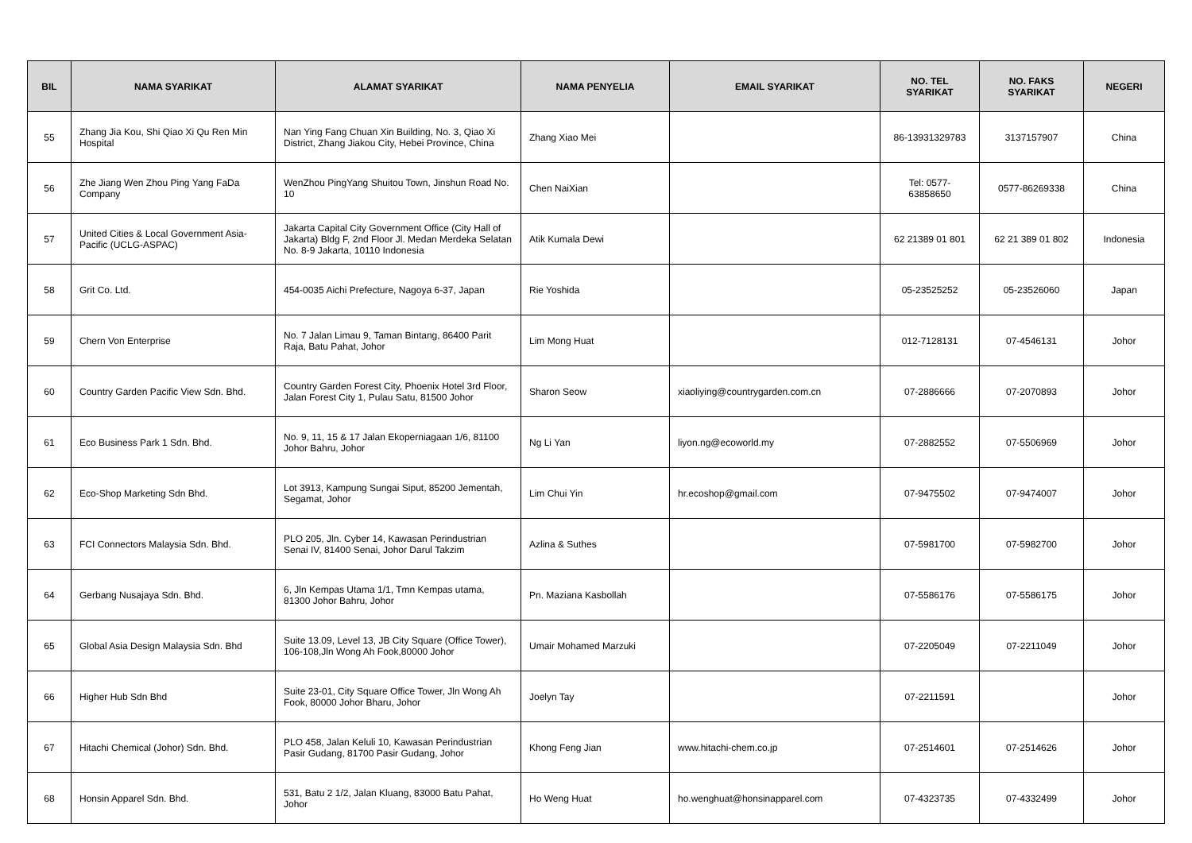| BIL | NAMA SYARIKAT | ALAMAT SYARIKAT | NAMA PENYELIA | EMAIL SYARIKAT | NO. TEL SYARIKAT | NO. FAKS SYARIKAT | NEGERI |
| --- | --- | --- | --- | --- | --- | --- | --- |
| 55 | Zhang Jia Kou, Shi Qiao Xi Qu Ren Min Hospital | Nan Ying Fang Chuan Xin Building, No. 3, Qiao Xi District, Zhang Jiakou City, Hebei Province, China | Zhang Xiao Mei | | 86-13931329783 | 3137157907 | China |
| 56 | Zhe Jiang Wen Zhou Ping Yang FaDa Company | WenZhou PingYang Shuitou Town, Jinshun Road No. 10 | Chen NaiXian | | Tel: 0577-63858650 | 0577-86269338 | China |
| 57 | United Cities & Local Government Asia-Pacific (UCLG-ASPAC) | Jakarta Capital City Government Office (City Hall of Jakarta) Bldg F, 2nd Floor Jl. Medan Merdeka Selatan No. 8-9 Jakarta, 10110 Indonesia | Atik Kumala Dewi | | 62 21389 01 801 | 62 21 389 01 802 | Indonesia |
| 58 | Grit Co. Ltd. | 454-0035 Aichi Prefecture, Nagoya 6-37, Japan | Rie Yoshida | | 05-23525252 | 05-23526060 | Japan |
| 59 | Chern Von Enterprise | No. 7 Jalan Limau 9, Taman Bintang, 86400 Parit Raja, Batu Pahat, Johor | Lim Mong Huat | | 012-7128131 | 07-4546131 | Johor |
| 60 | Country Garden Pacific View Sdn. Bhd. | Country Garden Forest City, Phoenix Hotel 3rd Floor, Jalan Forest City 1, Pulau Satu, 81500 Johor | Sharon Seow | xiaoliying@countrygarden.com.cn | 07-2886666 | 07-2070893 | Johor |
| 61 | Eco Business Park 1 Sdn. Bhd. | No. 9, 11, 15 & 17 Jalan Ekoperniagaan 1/6, 81100 Johor Bahru, Johor | Ng Li Yan | liyon.ng@ecoworld.my | 07-2882552 | 07-5506969 | Johor |
| 62 | Eco-Shop Marketing Sdn Bhd. | Lot 3913, Kampung Sungai Siput, 85200 Jementah, Segamat, Johor | Lim Chui Yin | hr.ecoshop@gmail.com | 07-9475502 | 07-9474007 | Johor |
| 63 | FCI Connectors Malaysia Sdn. Bhd. | PLO 205, Jln. Cyber 14, Kawasan Perindustrian Senai IV, 81400 Senai, Johor Darul Takzim | Azlina & Suthes | | 07-5981700 | 07-5982700 | Johor |
| 64 | Gerbang Nusajaya Sdn. Bhd. | 6, Jln Kempas Utama 1/1, Tmn Kempas utama, 81300 Johor Bahru, Johor | Pn. Maziana Kasbollah | | 07-5586176 | 07-5586175 | Johor |
| 65 | Global Asia Design Malaysia Sdn. Bhd | Suite 13.09, Level 13, JB City Square (Office Tower), 106-108,Jln Wong Ah Fook,80000 Johor | Umair Mohamed Marzuki | | 07-2205049 | 07-2211049 | Johor |
| 66 | Higher Hub Sdn Bhd | Suite 23-01, City Square Office Tower, Jln Wong Ah Fook, 80000 Johor Bharu, Johor | Joelyn Tay | | 07-2211591 | | Johor |
| 67 | Hitachi Chemical (Johor) Sdn. Bhd. | PLO 458, Jalan Keluli 10, Kawasan Perindustrian Pasir Gudang, 81700 Pasir Gudang, Johor | Khong Feng Jian | www.hitachi-chem.co.jp | 07-2514601 | 07-2514626 | Johor |
| 68 | Honsin Apparel Sdn. Bhd. | 531, Batu 2 1/2, Jalan Kluang, 83000 Batu Pahat, Johor | Ho Weng Huat | ho.wenghuat@honsinapparel.com | 07-4323735 | 07-4332499 | Johor |